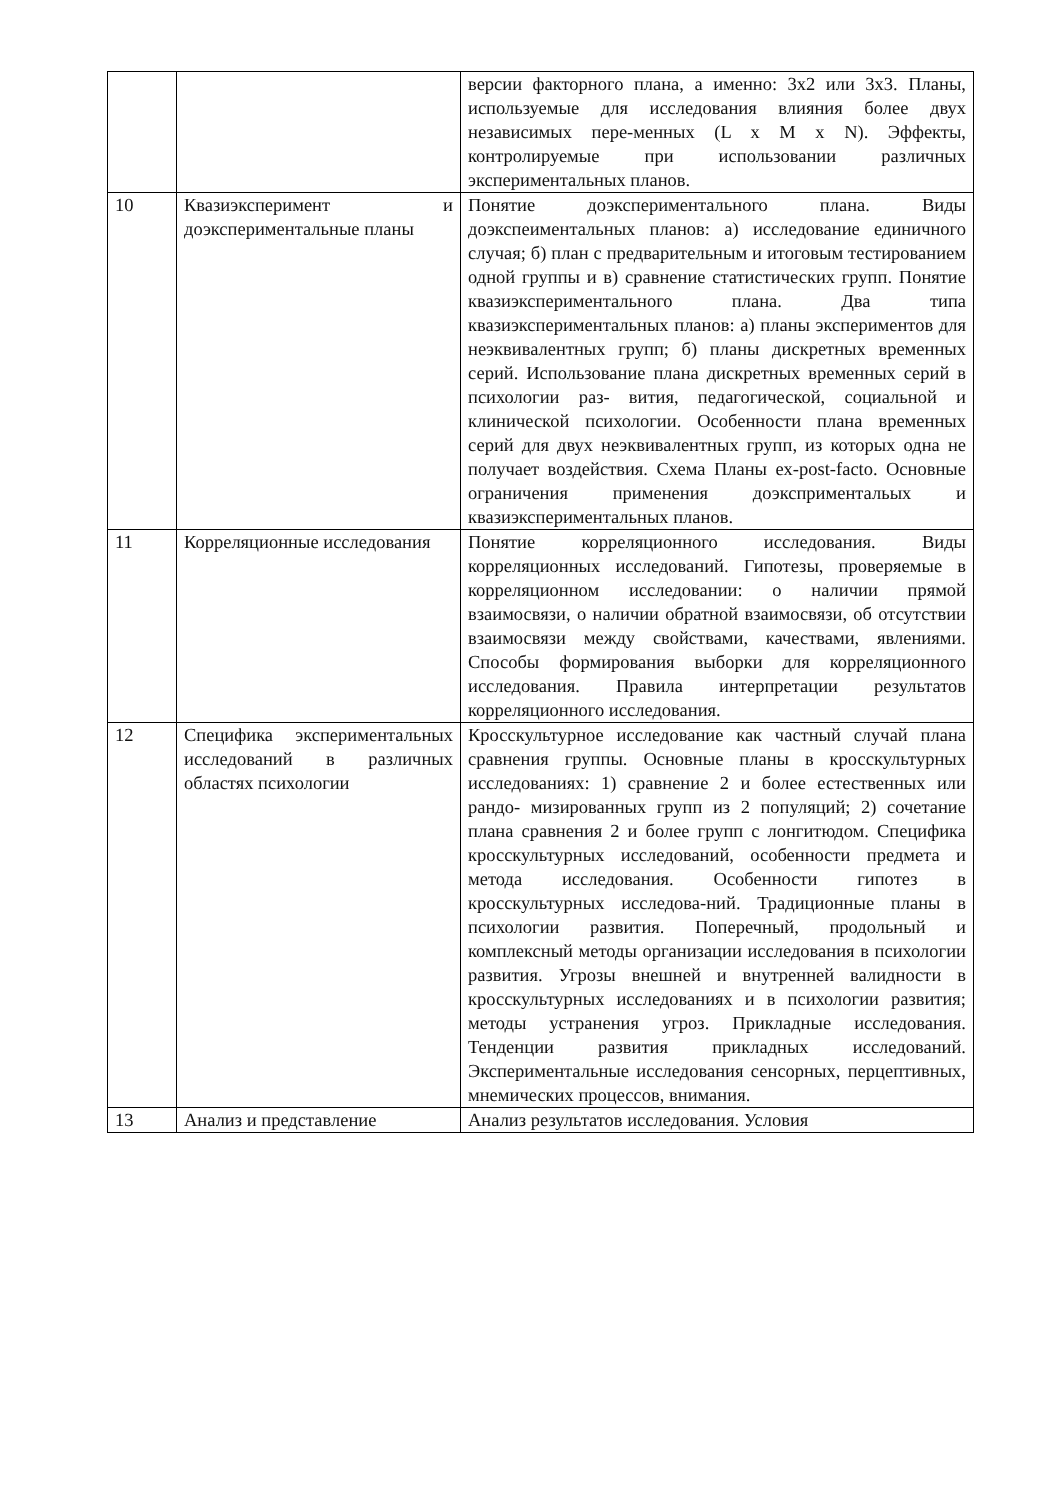| | | версии факторного плана, а именно: 3х2 или 3х3. Планы, используемые для исследования влияния более двух независимых пере-менных (L x M x N). Эффекты, контролируемые при использовании различных экспериментальных планов. |
| 10 | Квазиэксперимент и доэкспериментальные планы | Понятие доэкспериментального плана. Виды доэкспеиментальных планов: а) исследование единичного случая; б) план с предварительным и итоговым тестированием одной группы и в) сравнение статистических групп. Понятие квазиэкспериментального плана. Два типа квазиэкспериментальных планов: а) планы экспериментов для неэквивалентных групп; б) планы дискретных временных серий. Использование плана дискретных временных серий в психологии раз- вития, педагогической, социальной и клинической психологии. Особенности плана временных серий для двух неэквивалентных групп, из которых одна не получает воздействия. Схема Планы ex-post-facto. Основные ограничения применения доэксприментальых и квазиэкспериментальных планов. |
| 11 | Корреляционные исследования | Понятие корреляционного исследования. Виды корреляционных исследований. Гипотезы, проверяемые в корреляционном исследовании: о наличии прямой взаимосвязи, о наличии обратной взаимосвязи, об отсутствии взаимосвязи между свойствами, качествами, явлениями. Способы формирования выборки для корреляционного исследования. Правила интерпретации результатов корреляционного исследования. |
| 12 | Специфика экспериментальных исследований в различных областях психологии | Кросскультурное исследование как частный случай плана сравнения группы. Основные планы в кросскультурных исследованиях: 1) сравнение 2 и более естественных или рандо- мизированных групп из 2 популяций; 2) сочетание плана сравнения 2 и более групп с лонгитюдом. Специфика кросскультурных исследований, особенности предмета и метода исследования. Особенности гипотез в кросскультурных исследова-ний. Традиционные планы в психологии развития. Поперечный, продольный и комплексный методы организации исследования в психологии развития. Угрозы внешней и внутренней валидности в кросскультурных исследованиях и в психологии развития; методы устранения угроз. Прикладные исследования. Тенденции развития прикладных исследований. Экспериментальные исследования сенсорных, перцептивных, мнемических процессов, внимания. |
| 13 | Анализ и представление | Анализ результатов исследования. Условия |